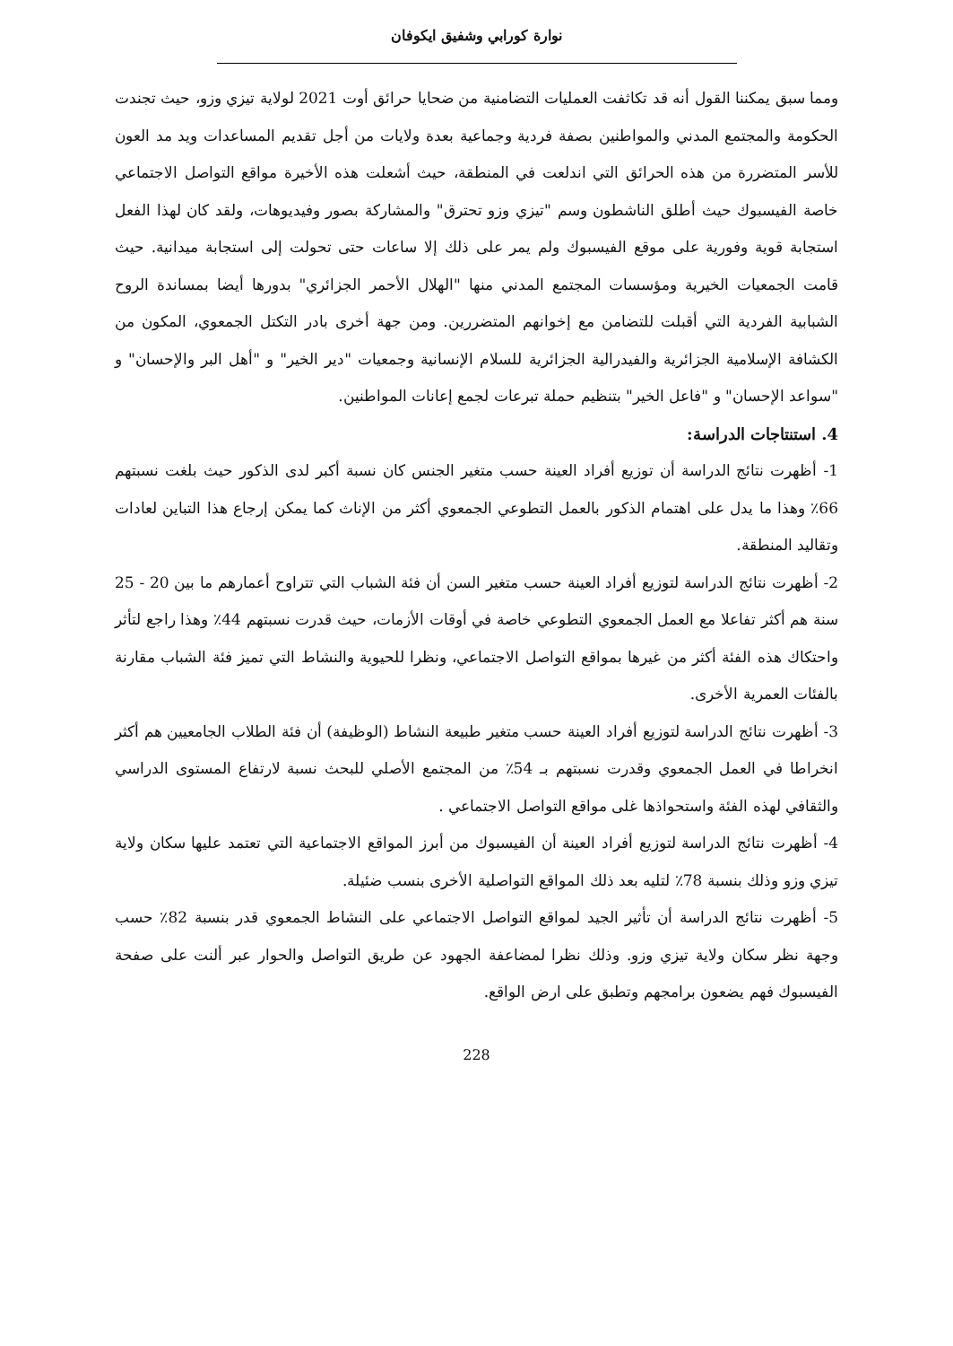نوارة كورابي وشفيق ايكوفان
ومما سبق يمكننا القول أنه قد تكاثفت العمليات التضامنية من ضحايا حرائق أوت 2021 لولاية تيزي وزو، حيث تجندت الحكومة والمجتمع المدني والمواطنين بصفة فردية وجماعية بعدة ولايات من أجل تقديم المساعدات ويد مد العون للأسر المتضررة من هذه الحرائق التي اندلعت في المنطقة، حيث أشعلت هذه الأخيرة مواقع التواصل الاجتماعي خاصة الفيسبوك حيث أطلق الناشطون وسم "تيزي وزو تحترق" والمشاركة بصور وفيديوهات، ولقد كان لهذا الفعل استجابة قوية وفورية على موقع الفيسبوك ولم يمر على ذلك إلا ساعات حتى تحولت إلى استجابة ميدانية. حيث قامت الجمعيات الخيرية ومؤسسات المجتمع المدني منها "الهلال الأحمر الجزائري" بدورها أيضا بمساندة الروح الشبابية الفردية التي أقبلت للتضامن مع إخوانهم المتضررين. ومن جهة أخرى بادر التكتل الجمعوي، المكون من الكشافة الإسلامية الجزائرية والفيدرالية الجزائرية للسلام الإنسانية وجمعيات "دير الخير" و "أهل البر والإحسان" و "سواعد الإحسان" و "فاعل الخير" بتنظيم حملة تبرعات لجمع إعانات المواطنين.
4. استنتاجات الدراسة:
1- أظهرت نتائج الدراسة أن توزيع أفراد العينة حسب متغير الجنس كان نسبة أكبر لدى الذكور حيث بلغت نسبتهم 66٪ وهذا ما يدل على اهتمام الذكور بالعمل التطوعي الجمعوي أكثر من الإناث كما يمكن إرجاع هذا التباين لعادات وتقاليد المنطقة.
2- أظهرت نتائج الدراسة لتوزيع أفراد العينة حسب متغير السن أن فئة الشباب التي تتراوح أعمارهم ما بين 20 - 25 سنة هم أكثر تفاعلا مع العمل الجمعوي التطوعي خاصة في أوقات الأزمات، حيث قدرت نسبتهم 44٪ وهذا راجع لتأثر واحتكاك هذه الفئة أكثر من غيرها بمواقع التواصل الاجتماعي، ونظرا للحيوية والنشاط التي تميز فئة الشباب مقارنة بالفئات العمرية الأخرى.
3- أظهرت نتائج الدراسة لتوزيع أفراد العينة حسب متغير طبيعة النشاط (الوظيفة) أن فئة الطلاب الجامعيين هم أكثر انخراطا في العمل الجمعوي وقدرت نسبتهم بـ 54٪ من المجتمع الأصلي للبحث نسبة لارتفاع المستوى الدراسي والثقافي لهذه الفئة واستحواذها غلى مواقع التواصل الاجتماعي .
4- أظهرت نتائج الدراسة لتوزيع أفراد العينة أن الفيسبوك من أبرز المواقع الاجتماعية التي تعتمد عليها سكان ولاية تيزي وزو وذلك بنسبة 78٪ لتليه بعد ذلك المواقع التواصلية الأخرى بنسب ضئيلة.
5- أظهرت نتائج الدراسة أن تأثير الجيد لمواقع التواصل الاجتماعي على النشاط الجمعوي قدر بنسبة 82٪ حسب وجهة نظر سكان ولاية تيزي وزو. وذلك نظرا لمضاعفة الجهود عن طريق التواصل والحوار عبر ألنت على صفحة الفيسبوك فهم يضعون برامجهم وتطبق على ارض الواقع.
228